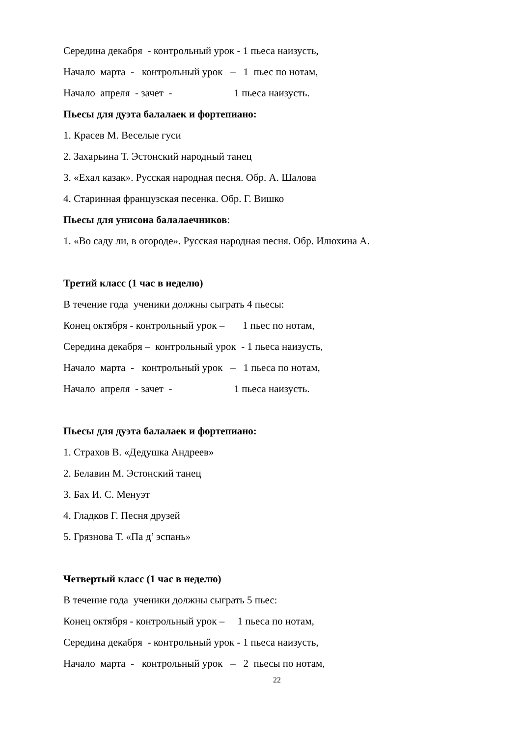Середина декабря - контрольный урок - 1 пьеса наизусть,
Начало марта - контрольный урок – 1 пьес по нотам,
Начало апреля - зачет - 1 пьеса наизусть.
Пьесы для дуэта балалаек и фортепиано:
1. Красев М. Веселые гуси
2. Захарьина Т. Эстонский народный танец
3. «Ехал казак». Русская народная песня. Обр. А. Шалова
4. Старинная французская песенка. Обр. Г. Вишко
Пьесы для унисона балалаечников:
1. «Во саду ли, в огороде». Русская народная песня. Обр. Илюхина А.
Третий класс (1 час в неделю)
В течение года ученики должны сыграть 4 пьесы:
Конец октября - контрольный урок – 1 пьес по нотам,
Середина декабря – контрольный урок - 1 пьеса наизусть,
Начало марта - контрольный урок – 1 пьеса по нотам,
Начало апреля - зачет - 1 пьеса наизусть.
Пьесы для дуэта балалаек и фортепиано:
1. Страхов В. «Дедушка Андреев»
2. Белавин М. Эстонский танец
3. Бах И. С. Менуэт
4. Гладков Г. Песня друзей
5. Грязнова Т. «Па д’ эспань»
Четвертый класс (1 час в неделю)
В течение года ученики должны сыграть 5 пьес:
Конец октября - контрольный урок – 1 пьеса по нотам,
Середина декабря - контрольный урок - 1 пьеса наизусть,
Начало марта - контрольный урок – 2 пьесы по нотам,
22